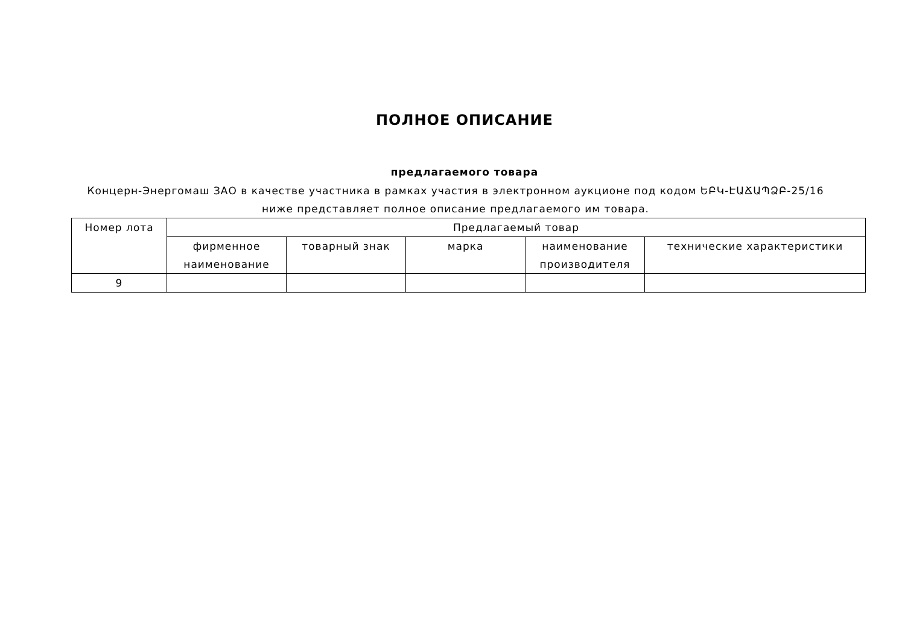ПОЛНОЕ ОПИСАНИЕ
предлагаемого товара
Концерн-Энергомаш ЗАО в качестве участника в рамках участия в электронном аукционе под кодом ԵԲԿ-ԷԱՃԱՊՁԲ-25/16 ниже представляет полное описание предлагаемого им товара.
| Номер лота | Предлагаемый товар | | | | |
| --- | --- | --- | --- | --- | --- |
| | фирменное наименование | товарный знак | марка | наименование производителя | технические характеристики |
| 9 | | | | | |